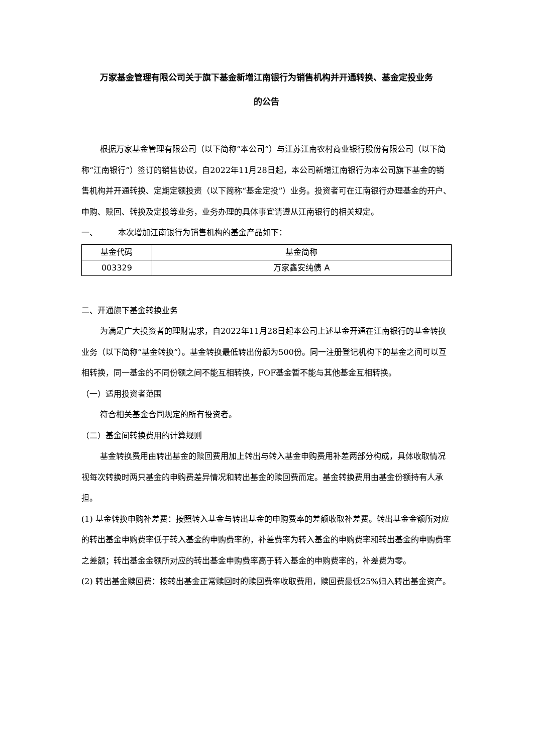万家基金管理有限公司关于旗下基金新增江南银行为销售机构并开通转换、基金定投业务
的公告
根据万家基金管理有限公司（以下简称“本公司”）与江苏江南农村商业银行股份有限公司（以下简称“江南银行”）签订的销售协议，自2022年11月28日起，本公司新增江南银行为本公司旗下基金的销售机构并开通转换、定期定额投资（以下简称“基金定投”）业务。投资者可在江南银行办理基金的开户、申购、赎回、转换及定投等业务，业务办理的具体事宜请遵从江南银行的相关规定。
一、 本次增加江南银行为销售机构的基金产品如下：
| 基金代码 | 基金简称 |
| 003329 | 万家鑫安纯债 A |
二、开通旗下基金转换业务
为满足广大投资者的理财需求，自2022年11月28日起本公司上述基金开通在江南银行的基金转换业务（以下简称“基金转换”）。基金转换最低转出份额为500份。同一注册登记机构下的基金之间可以互相转换，同一基金的不同份额之间不能互相转换，FOF基金暂不能与其他基金互相转换。
（一）适用投资者范围
符合相关基金合同规定的所有投资者。
（二）基金间转换费用的计算规则
基金转换费用由转出基金的赎回费用加上转出与转入基金申购费用补差两部分构成，具体收取情况视每次转换时两只基金的申购费差异情况和转出基金的赎回费而定。基金转换费用由基金份额持有人承担。
(1) 基金转换申购补差费：按照转入基金与转出基金的申购费率的差额收取补差费。转出基金金额所对应的转出基金申购费率低于转入基金的申购费率的，补差费率为转入基金的申购费率和转出基金的申购费率之差额；转出基金金额所对应的转出基金申购费率高于转入基金的申购费率的，补差费为零。
(2) 转出基金赎回费：按转出基金正常赎回时的赎回费率收取费用，赎回费最低25%归入转出基金资产。